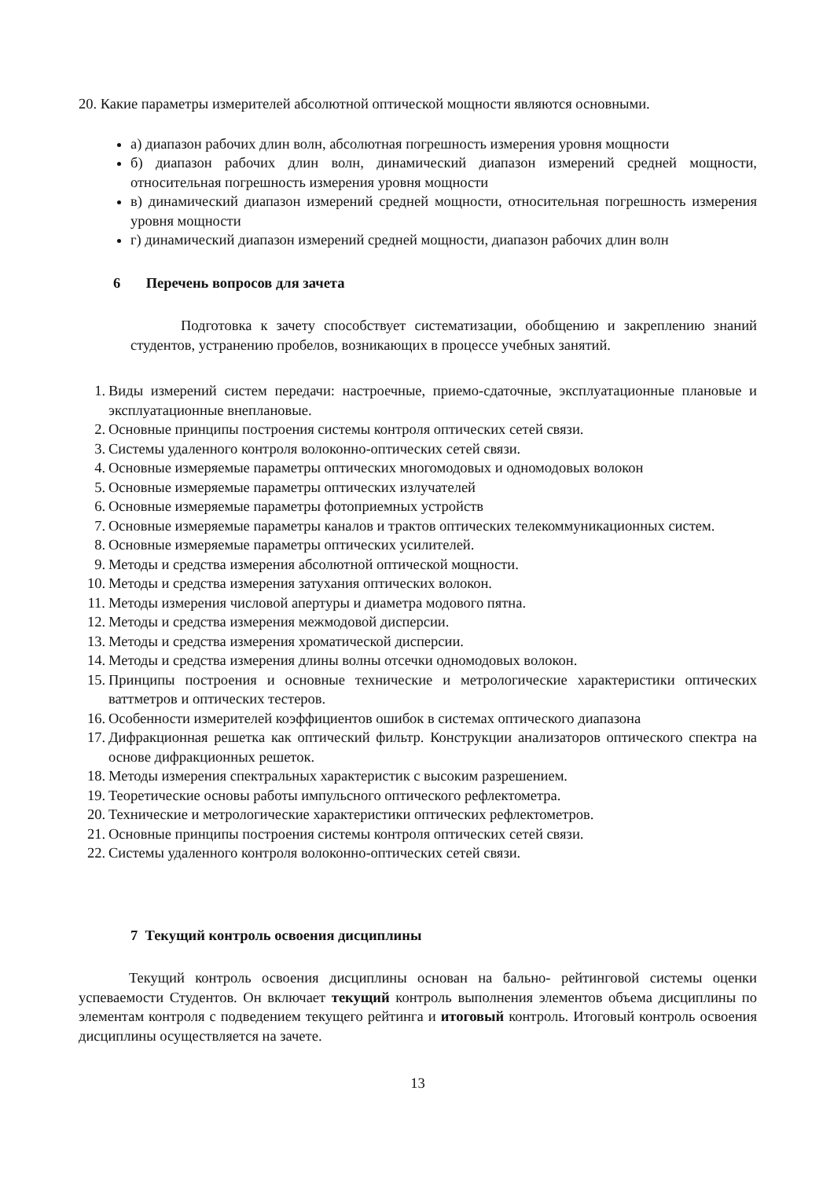20. Какие параметры измерителей абсолютной оптической мощности являются основными.
а) диапазон рабочих длин волн, абсолютная погрешность измерения уровня мощности
б) диапазон рабочих длин волн, динамический диапазон измерений средней мощности, относительная погрешность измерения уровня мощности
в) динамический диапазон измерений средней мощности, относительная погрешность измерения уровня мощности
г) динамический диапазон измерений средней мощности, диапазон рабочих длин волн
6 Перечень вопросов для зачета
Подготовка к зачету способствует систематизации, обобщению и закреплению знаний студентов, устранению пробелов, возникающих в процессе учебных занятий.
1. Виды измерений систем передачи: настроечные, приемо-сдаточные, эксплуатационные плановые и эксплуатационные внеплановые.
2. Основные принципы построения системы контроля оптических сетей связи.
3. Системы удаленного контроля волоконно-оптических сетей связи.
4. Основные измеряемые параметры оптических многомодовых и одномодовых волокон
5. Основные измеряемые параметры оптических излучателей
6. Основные измеряемые параметры фотоприемных устройств
7. Основные измеряемые параметры каналов и трактов оптических телекоммуникационных систем.
8. Основные измеряемые параметры оптических усилителей.
9. Методы и средства измерения абсолютной оптической мощности.
10. Методы и средства измерения затухания оптических волокон.
11. Методы измерения числовой апертуры и диаметра модового пятна.
12. Методы и средства измерения межмодовой дисперсии.
13. Методы и средства измерения хроматической дисперсии.
14. Методы и средства измерения длины волны отсечки одномодовых волокон.
15. Принципы построения и основные технические и метрологические характеристики оптических ваттметров и оптических тестеров.
16. Особенности измерителей коэффициентов ошибок в системах оптического диапазона
17. Дифракционная решетка как оптический фильтр. Конструкции анализаторов оптического спектра на основе дифракционных решеток.
18. Методы измерения спектральных характеристик с высоким разрешением.
19. Теоретические основы работы импульсного оптического рефлектометра.
20. Технические и метрологические характеристики оптических рефлектометров.
21. Основные принципы построения системы контроля оптических сетей связи.
22. Системы удаленного контроля волоконно-оптических сетей связи.
7 Текущий контроль освоения дисциплины
Текущий контроль освоения дисциплины основан на бально- рейтинговой системы оценки успеваемости Студентов. Он включает текущий контроль выполнения элементов объема дисциплины по элементам контроля с подведением текущего рейтинга и итоговый контроль. Итоговый контроль освоения дисциплины осуществляется на зачете.
13